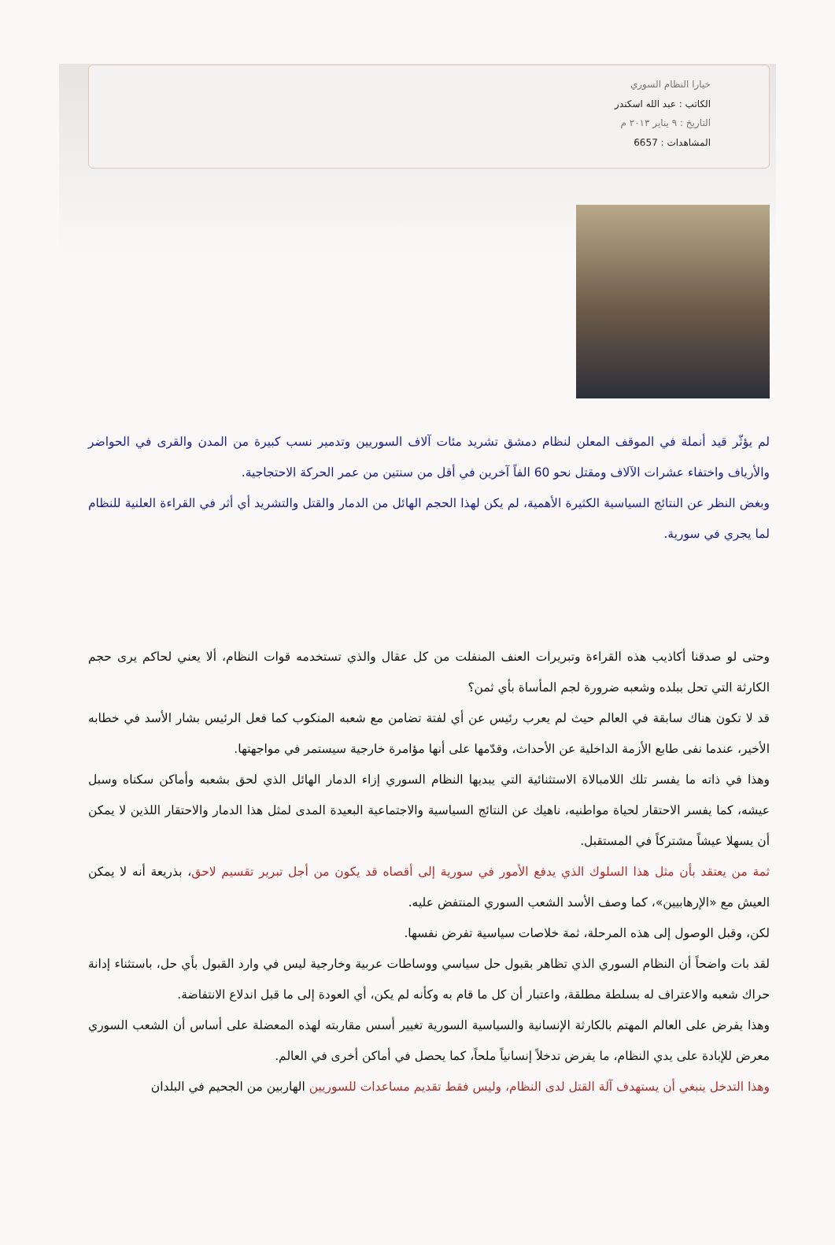خيارا النظام السوري
الكاتب : عبد الله اسكندر
التاريخ : ٩ يناير ٢٠١٣ م
المشاهدات : 6657
لم يؤثّر قيد أنملة في الموقف المعلن لنظام دمشق تشريد مئات آلاف السوريين وتدمير نسب كبيرة من المدن والقرى في الحواضر والأرياف واختفاء عشرات الآلاف ومقتل نحو 60 الفاً آخرين في أقل من سنتين من عمر الحركة الاحتجاجية.
وبغض النظر عن النتائج السياسية الكثيرة الأهمية، لم يكن لهذا الحجم الهائل من الدمار والقتل والتشريد أي أثر في القراءة العلنية للنظام لما يجري في سورية.
وحتى لو صدقنا أكاذيب هذه القراءة وتبريرات العنف المنفلت من كل عقال والذي تستخدمه قوات النظام، ألا يعني لحاكم يرى حجم الكارثة التي تحل ببلده وشعبه ضرورة لجم المأساة بأي ثمن؟
قد لا تكون هناك سابقة في العالم حيث لم يعرب رئيس عن أي لفتة تضامن مع شعبه المنكوب كما فعل الرئيس بشار الأسد في خطابه الأخير، عندما نفى طابع الأزمة الداخلية عن الأحداث، وقدّمها على أنها مؤامرة خارجية سيستمر في مواجهتها.
وهذا في ذاته ما يفسر تلك اللامبالاة الاستثنائية التي يبديها النظام السوري إزاء الدمار الهائل الذي لحق بشعبه وأماكن سكناه وسبل عيشه، كما يفسر الاحتقار لحياة مواطنيه، ناهيك عن النتائج السياسية والاجتماعية البعيدة المدى لمثل هذا الدمار والاحتقار اللذين لا يمكن أن يسهلا عيشاً مشتركاً في المستقبل.
ثمة من يعتقد بأن مثل هذا السلوك الذي يدفع الأمور في سورية إلى أقصاه قد يكون من أجل تبرير تقسيم لاحق، بذريعة أنه لا يمكن العيش مع «الإرهابيين»، كما وصف الأسد الشعب السوري المنتفض عليه.
لكن، وقبل الوصول إلى هذه المرحلة، ثمة خلاصات سياسية تفرض نفسها.
لقد بات واضحاً أن النظام السوري الذي تظاهر بقبول حل سياسي ووساطات عربية وخارجية ليس في وارد القبول بأي حل، باستثناء إدانة حراك شعبه والاعتراف له بسلطة مطلقة، واعتبار أن كل ما قام به وكأنه لم يكن، أي العودة إلى ما قبل اندلاع الانتفاضة.
وهذا يفرض على العالم المهتم بالكارثة الإنسانية والسياسية السورية تغيير أسس مقاربته لهذه المعضلة على أساس أن الشعب السوري معرض للإبادة على يدي النظام، ما يفرض تدخلاً إنسانياً ملحاً، كما يحصل في أماكن أخرى في العالم.
وهذا التدخل ينبغي أن يستهدف آلة القتل لدى النظام، وليس فقط تقديم مساعدات للسوريين الهاربين من الجحيم في البلدان